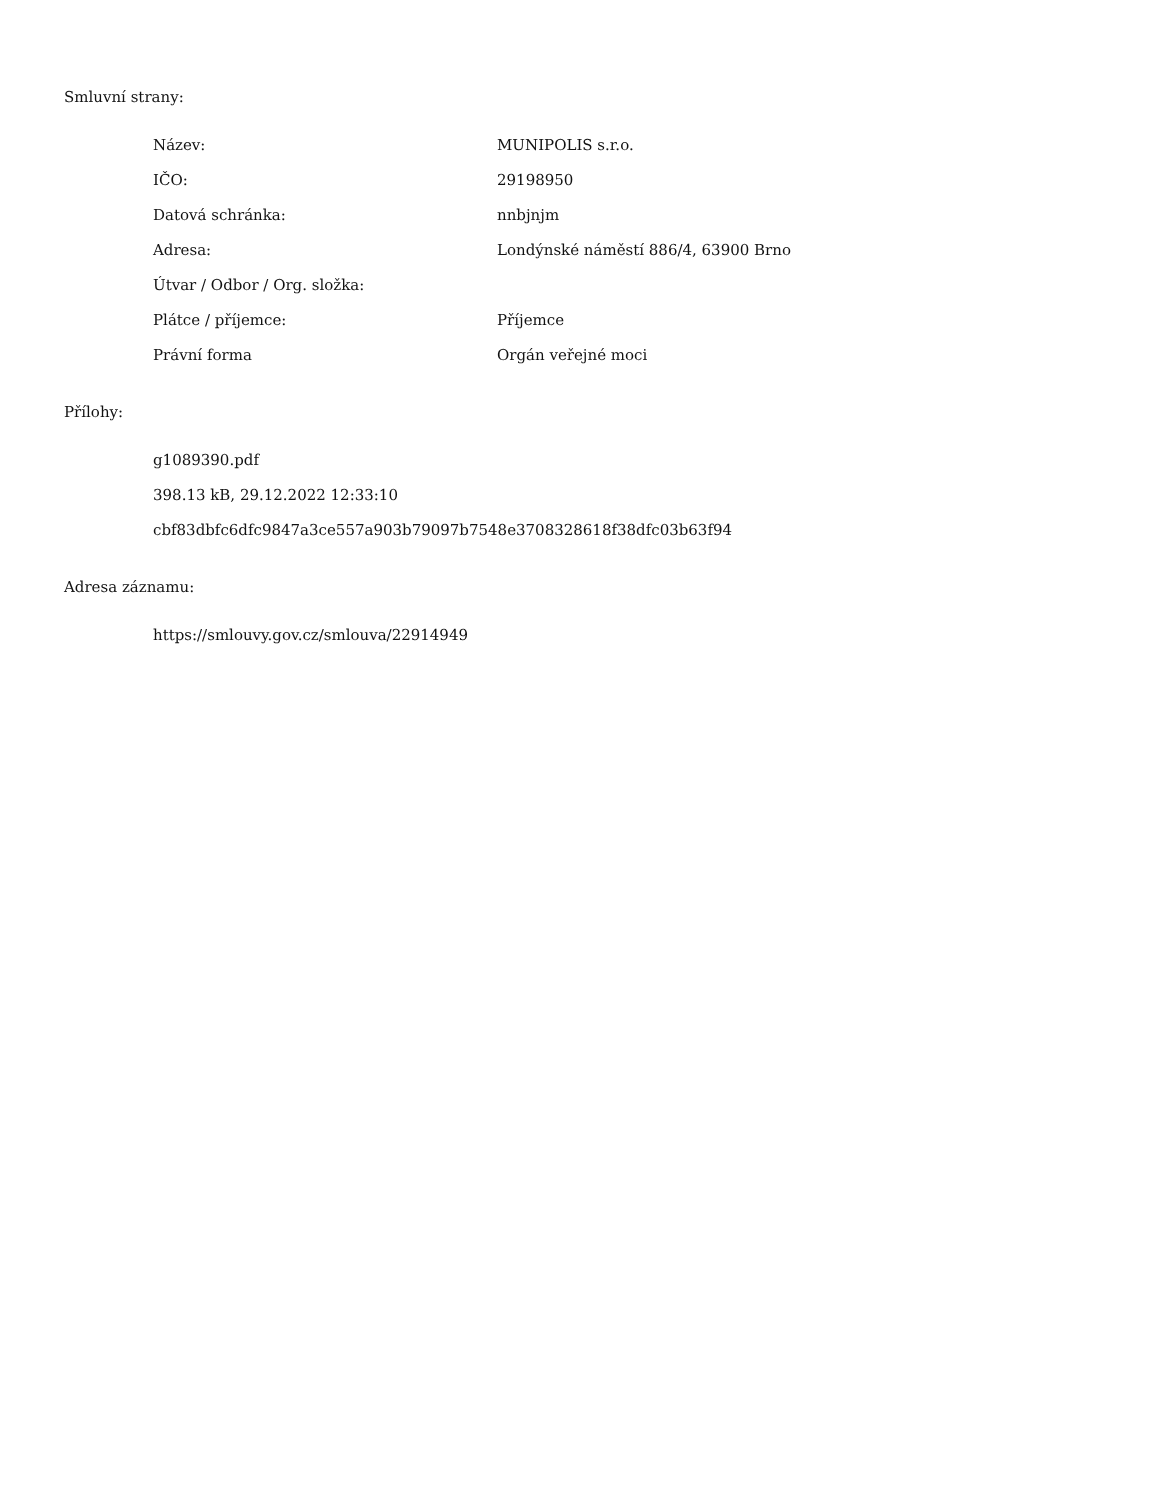Smluvní strany:
| Název: | MUNIPOLIS s.r.o. |
| IČO: | 29198950 |
| Datová schránka: | nnbjnjm |
| Adresa: | Londýnské náměstí 886/4, 63900 Brno |
| Útvar / Odbor / Org. složka: | |
| Plátce / příjemce: | Příjemce |
| Právní forma | Orgán veřejné moci |
Přílohy:
g1089390.pdf
398.13 kB, 29.12.2022 12:33:10
cbf83dbfc6dfc9847a3ce557a903b79097b7548e3708328618f38dfc03b63f94
Adresa záznamu:
https://smlouvy.gov.cz/smlouva/22914949